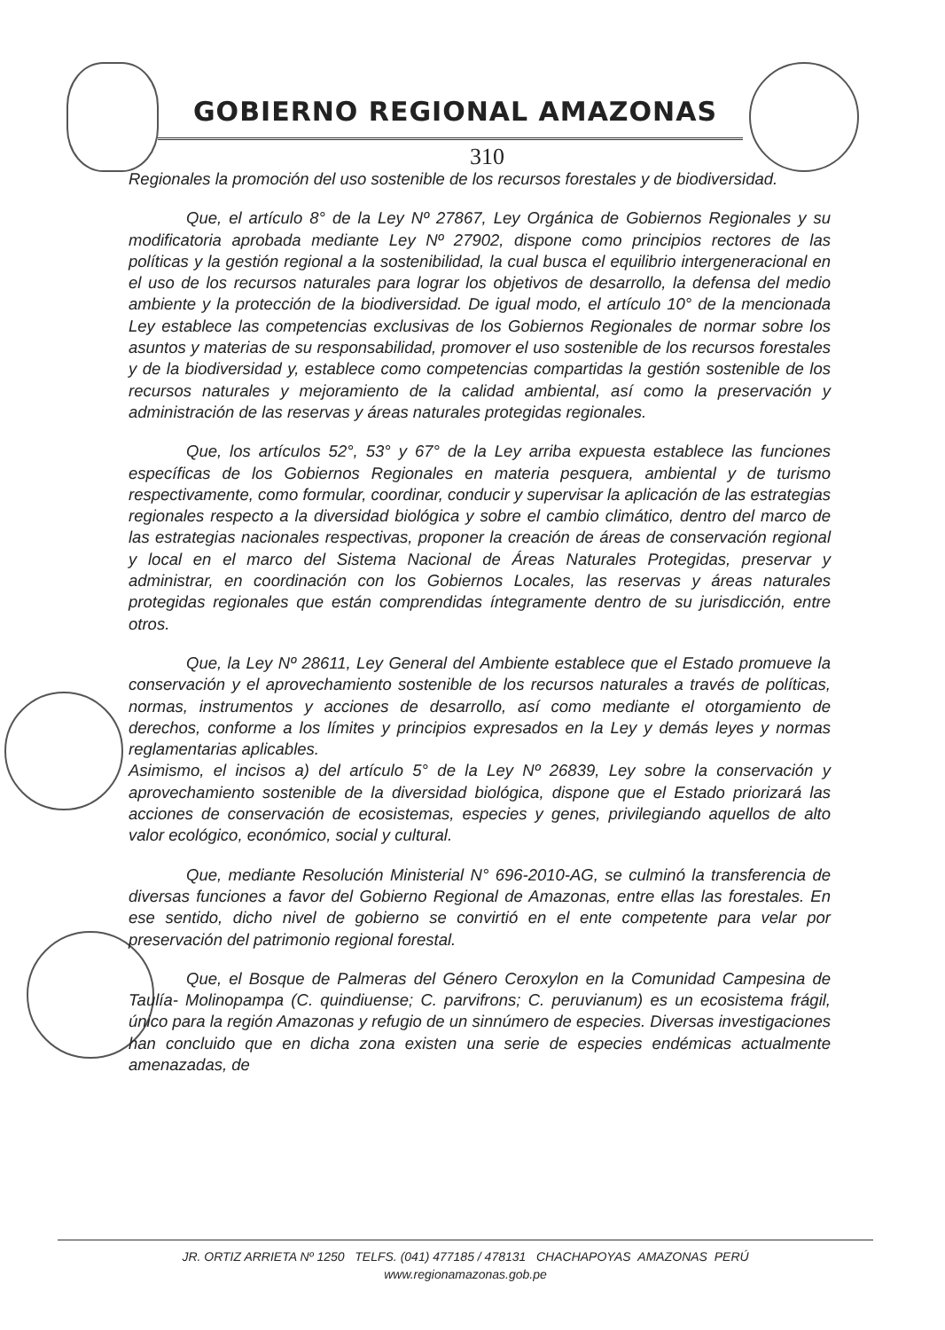GOBIERNO REGIONAL AMAZONAS
310
Regionales la promoción del uso sostenible de los recursos forestales y de biodiversidad.
Que, el artículo 8° de la Ley Nº 27867, Ley Orgánica de Gobiernos Regionales y su modificatoria aprobada mediante Ley Nº 27902, dispone como principios rectores de las políticas y la gestión regional a la sostenibilidad, la cual busca el equilibrio intergeneracional en el uso de los recursos naturales para lograr los objetivos de desarrollo, la defensa del medio ambiente y la protección de la biodiversidad. De igual modo, el artículo 10° de la mencionada Ley establece las competencias exclusivas de los Gobiernos Regionales de normar sobre los asuntos y materias de su responsabilidad, promover el uso sostenible de los recursos forestales y de la biodiversidad y, establece como competencias compartidas la gestión sostenible de los recursos naturales y mejoramiento de la calidad ambiental, así como la preservación y administración de las reservas y áreas naturales protegidas regionales.
Que, los artículos 52°, 53° y 67° de la Ley arriba expuesta establece las funciones específicas de los Gobiernos Regionales en materia pesquera, ambiental y de turismo respectivamente, como formular, coordinar, conducir y supervisar la aplicación de las estrategias regionales respecto a la diversidad biológica y sobre el cambio climático, dentro del marco de las estrategias nacionales respectivas, proponer la creación de áreas de conservación regional y local en el marco del Sistema Nacional de Áreas Naturales Protegidas, preservar y administrar, en coordinación con los Gobiernos Locales, las reservas y áreas naturales protegidas regionales que están comprendidas íntegramente dentro de su jurisdicción, entre otros.
Que, la Ley Nº 28611, Ley General del Ambiente establece que el Estado promueve la conservación y el aprovechamiento sostenible de los recursos naturales a través de políticas, normas, instrumentos y acciones de desarrollo, así como mediante el otorgamiento de derechos, conforme a los límites y principios expresados en la Ley y demás leyes y normas reglamentarias aplicables.
Asimismo, el incisos a) del artículo 5° de la Ley Nº 26839, Ley sobre la conservación y aprovechamiento sostenible de la diversidad biológica, dispone que el Estado priorizará las acciones de conservación de ecosistemas, especies y genes, privilegiando aquellos de alto valor ecológico, económico, social y cultural.
Que, mediante Resolución Ministerial N° 696-2010-AG, se culminó la transferencia de diversas funciones a favor del Gobierno Regional de Amazonas, entre ellas las forestales. En ese sentido, dicho nivel de gobierno se convirtió en el ente competente para velar por preservación del patrimonio regional forestal.
Que, el Bosque de Palmeras del Género Ceroxylon en la Comunidad Campesina de Taulía- Molinopampa (C. quindiuense; C. parvifrons; C. peruvianum) es un ecosistema frágil, único para la región Amazonas y refugio de un sinnúmero de especies. Diversas investigaciones han concluido que en dicha zona existen una serie de especies endémicas actualmente amenazadas, de
JR. ORTIZ ARRIETA Nº 1250 TELFS. (041) 477185 / 478131 CHACHAPOYAS AMAZONAS PERÚ
www.regionamazonas.gob.pe